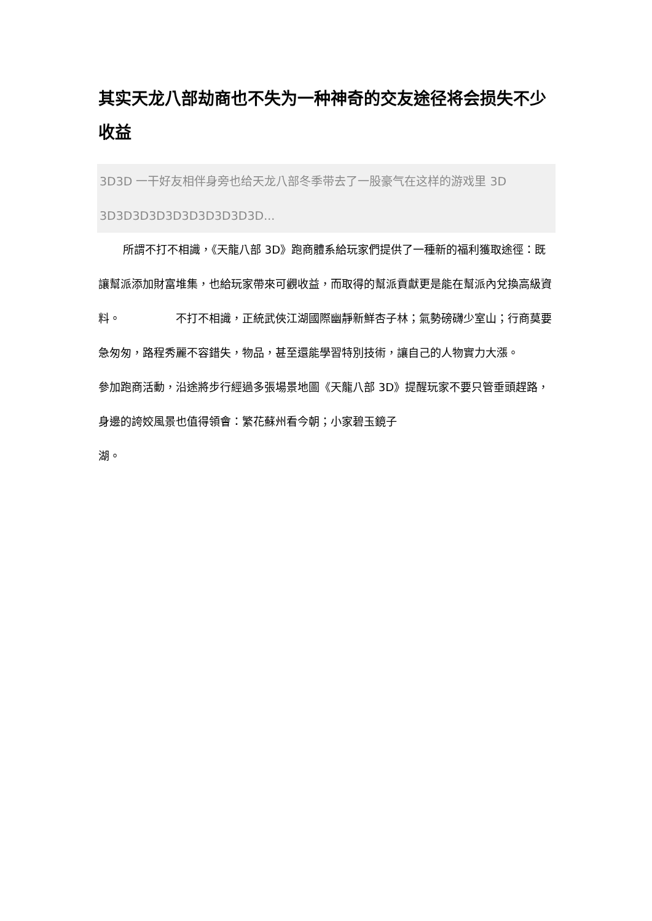其实天龙八部劫商也不失为一种神奇的交友途径将会损失不少收益
3D3D 一干好友相伴身旁也给天龙八部冬季带去了一股豪气在这样的游戏里 3D 3D3D3D3D3D3D3D3D3D3D...
所謂不打不相識，《天龍八部 3D》跑商體系給玩家們提供了一種新的福利獲取途徑：既讓幫派添加財富堆集，也給玩家帶來可觀收益，而取得的幫派貢獻更是能在幫派內兌換高級資料。　　　　　不打不相識，正統武俠江湖國際幽靜新鮮杏子林；氣勢磅礴少室山；行商莫要急匆匆，路程秀麗不容錯失，物品，甚至還能學習特別技術，讓自己的人物實力大漲。　　　　　參加跑商活動，沿途將步行經過多張場景地圖《天龍八部 3D》提醒玩家不要只管垂頭趕路，身邊的誇姣風景也值得領會：繁花蘇州看今朝；小家碧玉鏡子
湖。